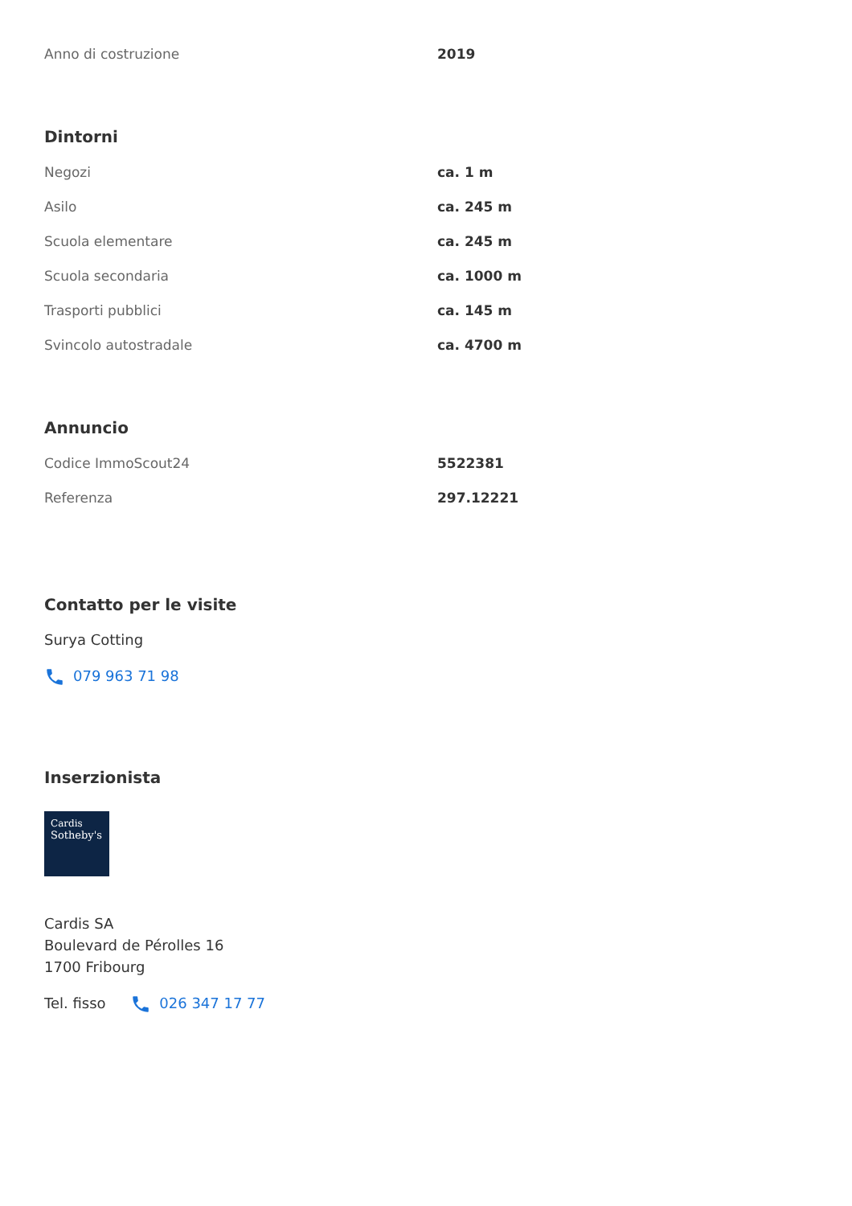| Anno di costruzione | 2019 |
Dintorni
| Negozi | ca. 1 m |
| Asilo | ca. 245 m |
| Scuola elementare | ca. 245 m |
| Scuola secondaria | ca. 1000 m |
| Trasporti pubblici | ca. 145 m |
| Svincolo autostradale | ca. 4700 m |
Annuncio
| Codice ImmoScout24 | 5522381 |
| Referenza | 297.12221 |
Contatto per le visite
Surya Cotting
079 963 71 98
Inserzionista
Cardis
Sotheby's
Cardis SA
Boulevard de Pérolles 16
1700 Fribourg
Tel. fisso 026 347 17 77